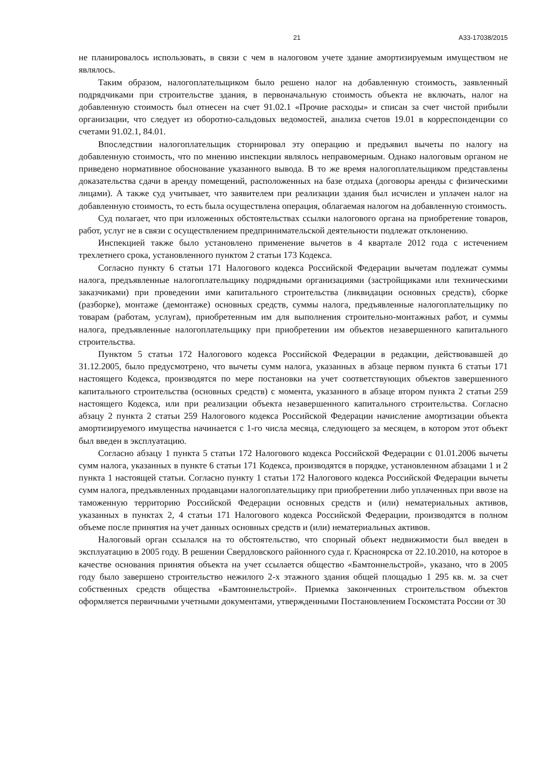21 А33-17038/2015
не планировалось использовать, в связи с чем в налоговом учете здание амортизируемым имуществом не являлось.
Таким образом, налогоплательщиком было решено налог на добавленную стоимость, заявленный подрядчиками при строительстве здания, в первоначальную стоимость объекта не включать, налог на добавленную стоимость был отнесен на счет 91.02.1 «Прочие расходы» и списан за счет чистой прибыли организации, что следует из оборотно-сальдовых ведомостей, анализа счетов 19.01 в корреспонденции со счетами 91.02.1, 84.01.
Впоследствии налогоплательщик сторнировал эту операцию и предъявил вычеты по налогу на добавленную стоимость, что по мнению инспекции являлось неправомерным. Однако налоговым органом не приведено нормативное обоснование указанного вывода. В то же время налогоплательщиком представлены доказательства сдачи в аренду помещений, расположенных на базе отдыха (договоры аренды с физическими лицами). А также суд учитывает, что заявителем при реализации здания был исчислен и уплачен налог на добавленную стоимость, то есть была осуществлена операция, облагаемая налогом на добавленную стоимость.
Суд полагает, что при изложенных обстоятельствах ссылки налогового органа на приобретение товаров, работ, услуг не в связи с осуществлением предпринимательской деятельности подлежат отклонению.
Инспекцией также было установлено применение вычетов в 4 квартале 2012 года с истечением трехлетнего срока, установленного пунктом 2 статьи 173 Кодекса.
Согласно пункту 6 статьи 171 Налогового кодекса Российской Федерации вычетам подлежат суммы налога, предъявленные налогоплательщику подрядными организациями (застройщиками или техническими заказчиками) при проведении ими капитального строительства (ликвидации основных средств), сборке (разборке), монтаже (демонтаже) основных средств, суммы налога, предъявленные налогоплательщику по товарам (работам, услугам), приобретенным им для выполнения строительно-монтажных работ, и суммы налога, предъявленные налогоплательщику при приобретении им объектов незавершенного капитального строительства.
Пунктом 5 статьи 172 Налогового кодекса Российской Федерации в редакции, действовавшей до 31.12.2005, было предусмотрено, что вычеты сумм налога, указанных в абзаце первом пункта 6 статьи 171 настоящего Кодекса, производятся по мере постановки на учет соответствующих объектов завершенного капитального строительства (основных средств) с момента, указанного в абзаце втором пункта 2 статьи 259 настоящего Кодекса, или при реализации объекта незавершенного капитального строительства. Согласно абзацу 2 пункта 2 статьи 259 Налогового кодекса Российской Федерации начисление амортизации объекта амортизируемого имущества начинается с 1-го числа месяца, следующего за месяцем, в котором этот объект был введен в эксплуатацию.
Согласно абзацу 1 пункта 5 статьи 172 Налогового кодекса Российской Федерации с 01.01.2006 вычеты сумм налога, указанных в пункте 6 статьи 171 Кодекса, производятся в порядке, установленном абзацами 1 и 2 пункта 1 настоящей статьи. Согласно пункту 1 статьи 172 Налогового кодекса Российской Федерации вычеты сумм налога, предъявленных продавцами налогоплательщику при приобретении либо уплаченных при ввозе на таможенную территорию Российской Федерации основных средств и (или) нематериальных активов, указанных в пунктах 2, 4 статьи 171 Налогового кодекса Российской Федерации, производятся в полном объеме после принятия на учет данных основных средств и (или) нематериальных активов.
Налоговый орган ссылался на то обстоятельство, что спорный объект недвижимости был введен в эксплуатацию в 2005 году. В решении Свердловского районного суда г. Красноярска от 22.10.2010, на которое в качестве основания принятия объекта на учет ссылается общество «Бамтоннельстрой», указано, что в 2005 году было завершено строительство нежилого 2-х этажного здания общей площадью 1 295 кв. м. за счет собственных средств общества «Бамтоннельстрой». Приемка законченных строительством объектов оформляется первичными учетными документами, утвержденными Постановлением Госкомстата России от 30